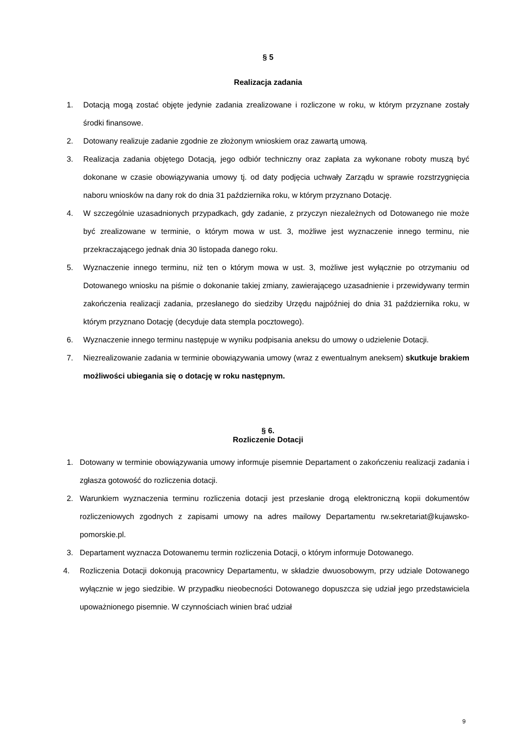§ 5
Realizacja zadania
1. Dotacją mogą zostać objęte jedynie zadania zrealizowane i rozliczone w roku, w którym przyznane zostały środki finansowe.
2. Dotowany realizuje zadanie zgodnie ze złożonym wnioskiem oraz zawartą umową.
3. Realizacja zadania objętego Dotacją, jego odbiór techniczny oraz zapłata za wykonane roboty muszą być dokonane w czasie obowiązywania umowy tj. od daty podjęcia uchwały Zarządu w sprawie rozstrzygnięcia naboru wniosków na dany rok do dnia 31 października roku, w którym przyznano Dotację.
4. W szczególnie uzasadnionych przypadkach, gdy zadanie, z przyczyn niezależnych od Dotowanego nie może być zrealizowane w terminie, o którym mowa w ust. 3, możliwe jest wyznaczenie innego terminu, nie przekraczającego jednak dnia 30 listopada danego roku.
5. Wyznaczenie innego terminu, niż ten o którym mowa w ust. 3, możliwe jest wyłącznie po otrzymaniu od Dotowanego wniosku na piśmie o dokonanie takiej zmiany, zawierającego uzasadnienie i przewidywany termin zakończenia realizacji zadania, przesłanego do siedziby Urzędu najpóźniej do dnia 31 października roku, w którym przyznano Dotację (decyduje data stempla pocztowego).
6. Wyznaczenie innego terminu następuje w wyniku podpisania aneksu do umowy o udzielenie Dotacji.
7. Niezrealizowanie zadania w terminie obowiązywania umowy (wraz z ewentualnym aneksem) skutkuje brakiem możliwości ubiegania się o dotację w roku następnym.
§ 6.
Rozliczenie Dotacji
1. Dotowany w terminie obowiązywania umowy informuje pisemnie Departament o zakończeniu realizacji zadania i zgłasza gotowość do rozliczenia dotacji.
2. Warunkiem wyznaczenia terminu rozliczenia dotacji jest przesłanie drogą elektroniczną kopii dokumentów rozliczeniowych zgodnych z zapisami umowy na adres mailowy Departamentu rw.sekretariat@kujawsko-pomorskie.pl.
3. Departament wyznacza Dotowanemu termin rozliczenia Dotacji, o którym informuje Dotowanego.
4. Rozliczenia Dotacji dokonują pracownicy Departamentu, w składzie dwuosobowym, przy udziale Dotowanego wyłącznie w jego siedzibie. W przypadku nieobecności Dotowanego dopuszcza się udział jego przedstawiciela upoważnionego pisemnie. W czynnościach winien brać udział
9